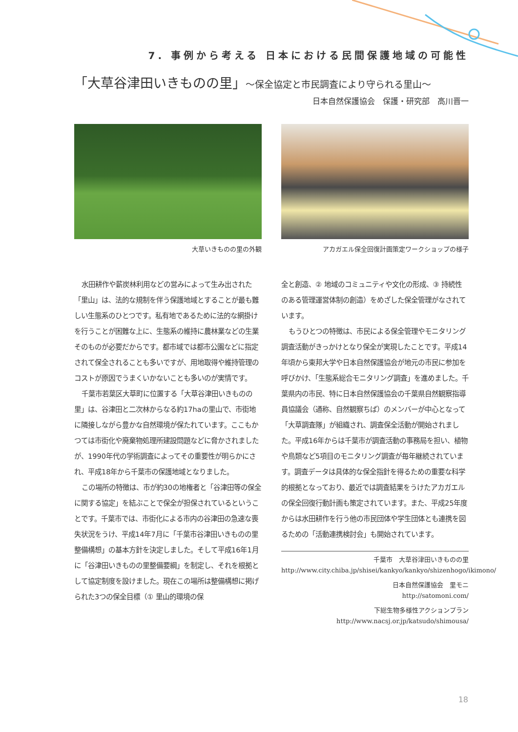7. 事例から考える 日本における民間保護地域の可能性
「大草谷津田いきものの里」～保全協定と市民調査により守られる里山～
日本自然保護協会　保護・研究部　高川晋一
大草いきものの里の外観 アカガエル保全回復計画策定ワークショップの様子
水田耕作や薪炭林利用などの営みによって生み出された「里山」は、法的な規制を伴う保護地域とすることが最も難しい生態系のひとつです。私有地であるために法的な網掛けを行うことが困難な上に、生態系の維持に農林業などの生業そのものが必要だからです。都市域では都市公園などに指定されて保全されることも多いですが、用地取得や維持管理のコストが原因でうまくいかないことも多いのが実情です。
千葉市若葉区大草町に位置する「大草谷津田いきものの里」は、谷津田と二次林からなる約17haの里山で、市街地に隣接しながら豊かな自然環境が保たれています。ここもかつては市街化や廃棄物処理所建設問題などに脅かされましたが、1990年代の学術調査によってその重要性が明らかにされ、平成18年から千葉市の保護地域となりました。
この場所の特徴は、市が約30の地権者と「谷津田等の保全に関する協定」を結ぶことで保全が担保されているということです。千葉市では、市街化による市内の谷津田の急速な喪失状況をうけ、平成14年7月に「千葉市谷津田いきものの里整備構想」の基本方針を決定しました。そして平成16年1月に「谷津田いきものの里整備要綱」を制定し、それを根拠として協定制度を設けました。現在この場所は整備構想に掲げられた3つの保全目標（① 里山的環境の保
全と創造、② 地域のコミュニティや文化の形成、③ 持続性のある管理運営体制の創造）をめざした保全管理がなされています。
もうひとつの特徴は、市民による保全管理やモニタリング調査活動がきっかけとなり保全が実現したことです。平成14年頃から東邦大学や日本自然保護協会が地元の市民に参加を呼びかけ、「生態系総合モニタリング調査」を進めました。千葉県内の市民、特に日本自然保護協会の千葉県自然観察指導員協議会（通称、自然観察ちば）のメンバーが中心となって「大草調査隊」が組織され、調査保全活動が開始されました。平成16年からは千葉市が調査活動の事務局を担い、植物や鳥類など5項目のモニタリング調査が毎年継続されています。調査データは具体的な保全指針を得るための重要な科学的根拠となっており、最近では調査結果をうけたアカガエルの保全回復行動計画も策定されています。また、平成25年度からは水田耕作を行う他の市民団体や学生団体とも連携を図るための「活動連携検討会」も開始されています。
千葉市　大草谷津田いきものの里
http://www.city.chiba.jp/shisei/kankyo/kankyo/shizenhogo/ikimono/
日本自然保護協会　里モニ
http://satomoni.com/
下総生物多様性アクションプラン
http://www.nacsj.or.jp/katsudo/shimousa/
18